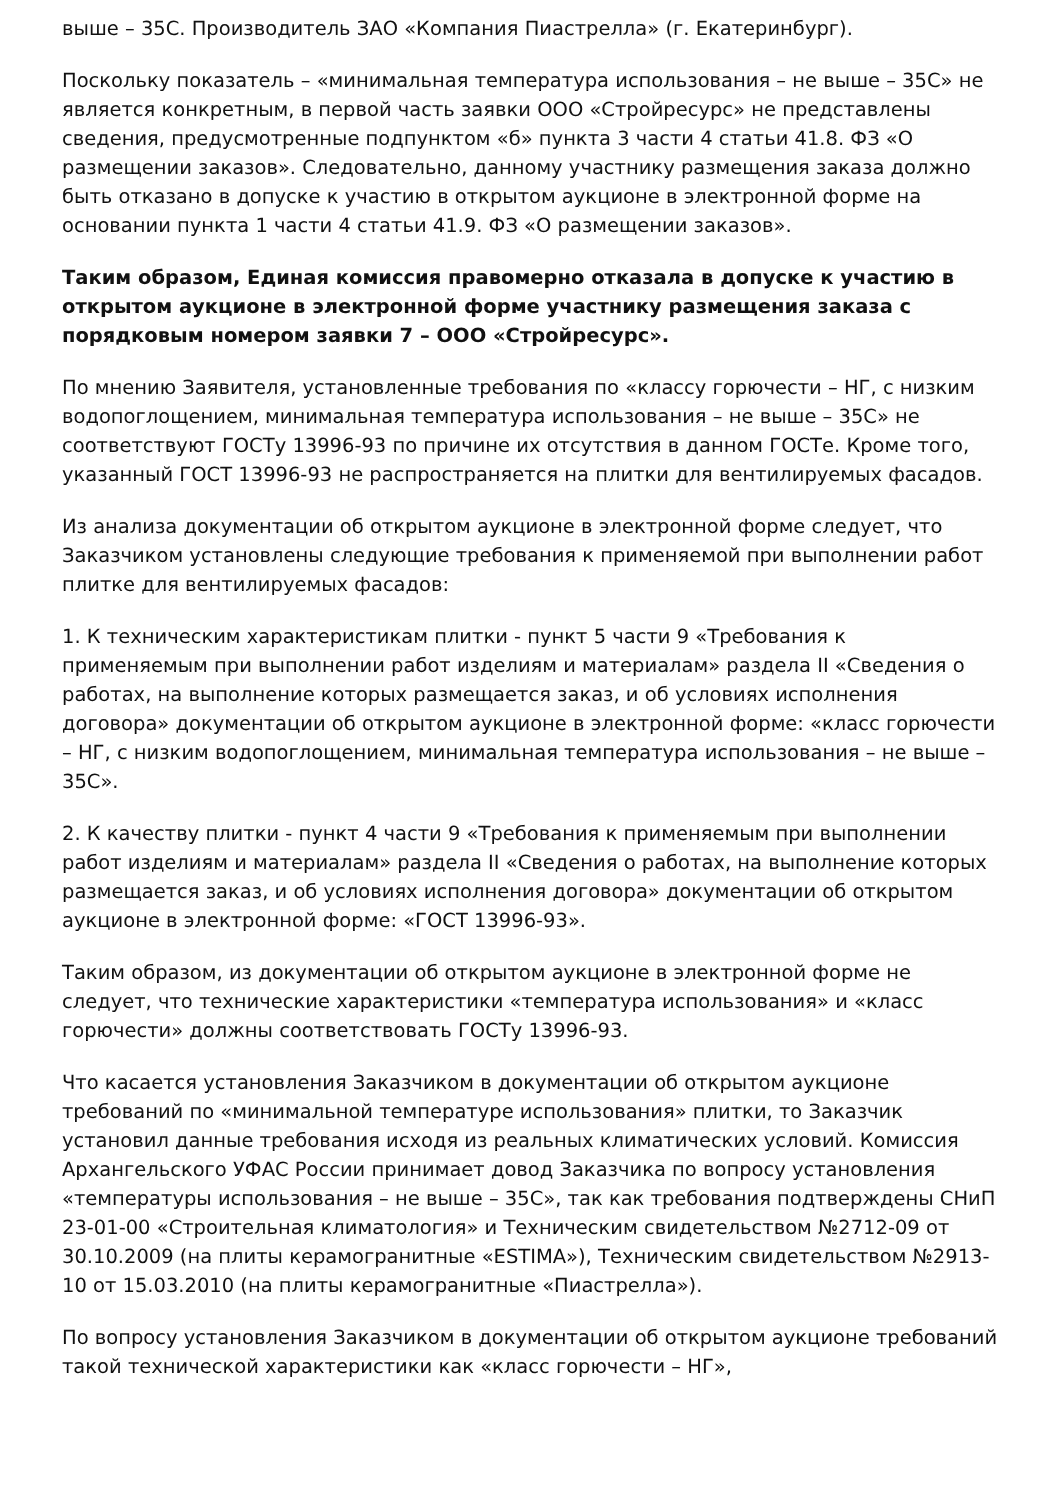выше – 35С. Производитель ЗАО «Компания Пиастрелла» (г. Екатеринбург).
Поскольку показатель – «минимальная температура использования – не выше – 35С» не является конкретным, в первой часть заявки ООО «Стройресурс» не представлены сведения, предусмотренные подпунктом «б» пункта 3 части 4 статьи 41.8. ФЗ «О размещении заказов». Следовательно, данному участнику размещения заказа должно быть отказано в допуске к участию в открытом аукционе в электронной форме на основании пункта 1 части 4 статьи 41.9. ФЗ «О размещении заказов».
Таким образом, Единая комиссия правомерно отказала в допуске к участию в открытом аукционе в электронной форме участнику размещения заказа с порядковым номером заявки 7 – ООО «Стройресурс».
По мнению Заявителя, установленные требования по «классу горючести – НГ, с низким водопоглощением, минимальная температура использования – не выше – 35С» не соответствуют ГОСТу 13996-93 по причине их отсутствия в данном ГОСТе. Кроме того, указанный ГОСТ 13996-93 не распространяется на плитки для вентилируемых фасадов.
Из анализа документации об открытом аукционе в электронной форме следует, что Заказчиком установлены следующие требования к применяемой при выполнении работ плитке для вентилируемых фасадов:
1. К техническим характеристикам плитки - пункт 5 части 9 «Требования к применяемым при выполнении работ изделиям и материалам» раздела II «Сведения о работах, на выполнение которых размещается заказ, и об условиях исполнения договора» документации об открытом аукционе в электронной форме: «класс горючести – НГ, с низким водопоглощением, минимальная температура использования – не выше – 35С».
2. К качеству плитки - пункт 4 части 9 «Требования к применяемым при выполнении работ изделиям и материалам» раздела II «Сведения о работах, на выполнение которых размещается заказ, и об условиях исполнения договора» документации об открытом аукционе в электронной форме: «ГОСТ 13996-93».
Таким образом, из документации об открытом аукционе в электронной форме не следует, что технические характеристики «температура использования» и «класс горючести» должны соответствовать ГОСТу 13996-93.
Что касается установления Заказчиком в документации об открытом аукционе требований по «минимальной температуре использования» плитки, то Заказчик установил данные требования исходя из реальных климатических условий. Комиссия Архангельского УФАС России принимает довод Заказчика по вопросу установления «температуры использования – не выше – 35С», так как требования подтверждены СНиП 23-01-00 «Строительная климатология» и Техническим свидетельством №2712-09 от 30.10.2009 (на плиты керамогранитные «ESTIMA»), Техническим свидетельством №2913-10 от 15.03.2010 (на плиты керамогранитные «Пиастрелла»).
По вопросу установления Заказчиком в документации об открытом аукционе требований такой технической характеристики как «класс горючести – НГ»,